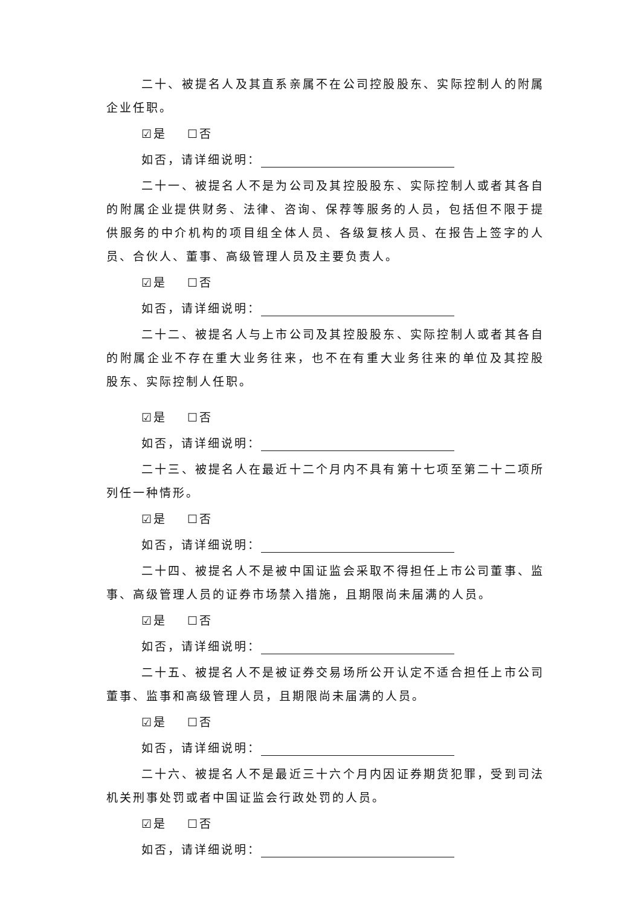二十、被提名人及其直系亲属不在公司控股股东、实际控制人的附属企业任职。
☑是 ☐否
如否，请详细说明：
二十一、被提名人不是为公司及其控股股东、实际控制人或者其各自的附属企业提供财务、法律、咨询、保荐等服务的人员，包括但不限于提供服务的中介机构的项目组全体人员、各级复核人员、在报告上签字的人员、合伙人、董事、高级管理人员及主要负责人。
☑是 ☐否
如否，请详细说明：
二十二、被提名人与上市公司及其控股股东、实际控制人或者其各自的附属企业不存在重大业务往来，也不在有重大业务往来的单位及其控股股东、实际控制人任职。
☑是 ☐否
如否，请详细说明：
二十三、被提名人在最近十二个月内不具有第十七项至第二十二项所列任一种情形。
☑是 ☐否
如否，请详细说明：
二十四、被提名人不是被中国证监会采取不得担任上市公司董事、监事、高级管理人员的证券市场禁入措施，且期限尚未届满的人员。
☑是 ☐否
如否，请详细说明：
二十五、被提名人不是被证券交易场所公开认定不适合担任上市公司董事、监事和高级管理人员，且期限尚未届满的人员。
☑是 ☐否
如否，请详细说明：
二十六、被提名人不是最近三十六个月内因证券期货犯罪，受到司法机关刑事处罚或者中国证监会行政处罚的人员。
☑是 ☐否
如否，请详细说明：